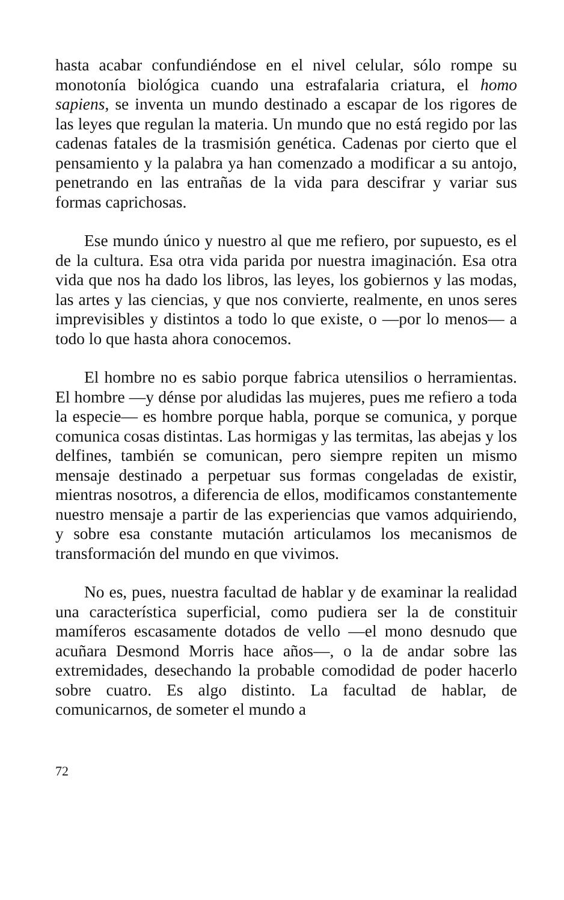hasta acabar confundiéndose en el nivel celular, sólo rompe su monotonía biológica cuando una estrafalaria criatura, el homo sapiens, se inventa un mundo destinado a escapar de los rigores de las leyes que regulan la materia. Un mundo que no está regido por las cadenas fatales de la trasmisión genética. Cadenas por cierto que el pensamiento y la palabra ya han comenzado a modificar a su antojo, penetrando en las entrañas de la vida para descifrar y variar sus formas caprichosas.
Ese mundo único y nuestro al que me refiero, por supuesto, es el de la cultura. Esa otra vida parida por nuestra imaginación. Esa otra vida que nos ha dado los libros, las leyes, los gobiernos y las modas, las artes y las ciencias, y que nos convierte, realmente, en unos seres imprevisibles y distintos a todo lo que existe, o —por lo menos— a todo lo que hasta ahora conocemos.
El hombre no es sabio porque fabrica utensilios o herramientas. El hombre —y dénse por aludidas las mujeres, pues me refiero a toda la especie— es hombre porque habla, porque se comunica, y porque comunica cosas distintas. Las hormigas y las termitas, las abejas y los delfines, también se comunican, pero siempre repiten un mismo mensaje destinado a perpetuar sus formas congeladas de existir, mientras nosotros, a diferencia de ellos, modificamos constantemente nuestro mensaje a partir de las experiencias que vamos adquiriendo, y sobre esa constante mutación articulamos los mecanismos de transformación del mundo en que vivimos.
No es, pues, nuestra facultad de hablar y de examinar la realidad una característica superficial, como pudiera ser la de constituir mamíferos escasamente dotados de vello —el mono desnudo que acuñara Desmond Morris hace años—, o la de andar sobre las extremidades, desechando la probable comodidad de poder hacerlo sobre cuatro. Es algo distinto. La facultad de hablar, de comunicarnos, de someter el mundo a
72